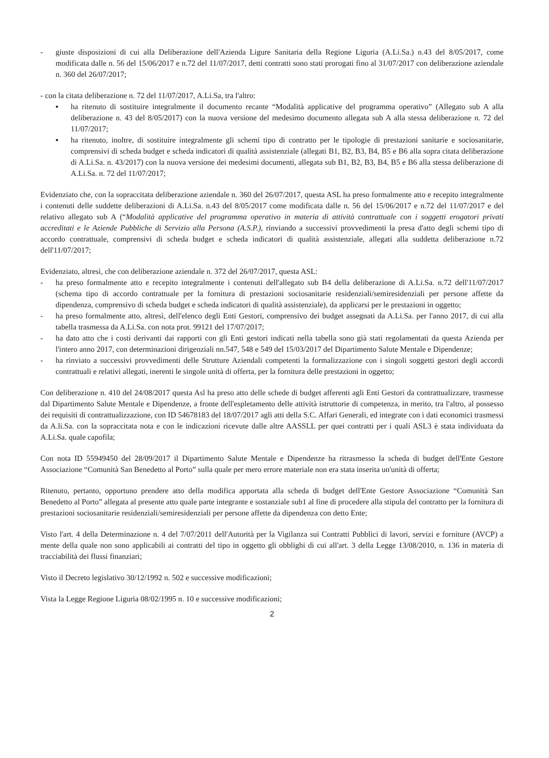- giuste disposizioni di cui alla Deliberazione dell'Azienda Ligure Sanitaria della Regione Liguria (A.Li.Sa.) n.43 del 8/05/2017, come modificata dalle n. 56 del 15/06/2017 e n.72 del 11/07/2017, detti contratti sono stati prorogati fino al 31/07/2017 con deliberazione aziendale n. 360 del 26/07/2017;
- con la citata deliberazione n. 72 del 11/07/2017, A.Li.Sa, tra l'altro:
▪ ha ritenuto di sostituire integralmente il documento recante “Modalità applicative del programma operativo” (Allegato sub A alla deliberazione n. 43 del 8/05/2017) con la nuova versione del medesimo documento allegata sub A alla stessa deliberazione n. 72 del 11/07/2017;
▪ ha ritenuto, inoltre, di sostituire integralmente gli schemi tipo di contratto per le tipologie di prestazioni sanitarie e sociosanitarie, comprensivi di scheda budget e scheda indicatori di qualità assistenziale (allegati B1, B2, B3, B4, B5 e B6 alla sopra citata deliberazione di A.Li.Sa. n. 43/2017) con la nuova versione dei medesimi documenti, allegata sub B1, B2, B3, B4, B5 e B6 alla stessa deliberazione di A.Li.Sa. n. 72 del 11/07/2017;
Evidenziato che, con la sopraccitata deliberazione aziendale n. 360 del 26/07/2017, questa ASL ha preso formalmente atto e recepito integralmente i contenuti delle suddette deliberazioni di A.Li.Sa. n.43 del 8/05/2017 come modificata dalle n. 56 del 15/06/2017 e n.72 del 11/07/2017 e del relativo allegato sub A (“Modalità applicative del programma operativo in materia di attività contrattuale con i soggetti erogatori privati accreditati e le Aziende Pubbliche di Servizio alla Persona (A.S.P.), rinviando a successivi provvedimenti la presa d'atto degli schemi tipo di accordo contrattuale, comprensivi di scheda budget e scheda indicatori di qualità assistenziale, allegati alla suddetta deliberazione n.72 dell'11/07/2017;
Evidenziato, altresì, che con deliberazione aziendale n. 372 del 26/07/2017, questa ASL:
- ha preso formalmente atto e recepito integralmente i contenuti dell'allegato sub B4 della deliberazione di A.Li.Sa. n.72 dell'11/07/2017 (schema tipo di accordo contrattuale per la fornitura di prestazioni sociosanitarie residenziali/semiresidenziali per persone affette da dipendenza, comprensivo di scheda budget e scheda indicatori di qualità assistenziale), da applicarsi per le prestazioni in oggetto;
- ha preso formalmente atto, altresì, dell'elenco degli Enti Gestori, comprensivo dei budget assegnati da A.Li.Sa. per l'anno 2017, di cui alla tabella trasmessa da A.Li.Sa. con nota prot. 99121 del 17/07/2017;
- ha dato atto che i costi derivanti dai rapporti con gli Enti gestori indicati nella tabella sono già stati regolamentati da questa Azienda per l'intero anno 2017, con determinazioni dirigenziali nn.547, 548 e 549 del 15/03/2017 del Dipartimento Salute Mentale e Dipendenze;
- ha rinviato a successivi provvedimenti delle Strutture Aziendali competenti la formalizzazione con i singoli soggetti gestori degli accordi contrattuali e relativi allegati, inerenti le singole unità di offerta, per la fornitura delle prestazioni in oggetto;
Con deliberazione n. 410 del 24/08/2017 questa Asl ha preso atto delle schede di budget afferenti agli Enti Gestori da contrattualizzare, trasmesse dal Dipartimento Salute Mentale e Dipendenze, a fronte dell'espletamento delle attività istruttorie di competenza, in merito, tra l'altro, al possesso dei requisiti di contrattualizzazione, con ID 54678183 del 18/07/2017 agli atti della S.C. Affari Generali, ed integrate con i dati economici trasmessi da A.li.Sa. con la sopraccitata nota e con le indicazioni ricevute dalle altre AASSLL per quei contratti per i quali ASL3 è stata individuata da A.Li.Sa. quale capofila;
Con nota ID 55949450 del 28/09/2017 il Dipartimento Salute Mentale e Dipendenze ha ritrasmesso la scheda di budget dell'Ente Gestore Associazione “Comunità San Benedetto al Porto” sulla quale per mero errore materiale non era stata inserita un'unità di offerta;
Ritenuto, pertanto, opportuno prendere atto della modifica apportata alla scheda di budget dell'Ente Gestore Associazione “Comunità San Benedetto al Porto” allegata al presente atto quale parte integrante e sostanziale sub1 al fine di procedere alla stipula del contratto per la fornitura di prestazioni sociosanitarie residenziali/semiresidenziali per persone affette da dipendenza con detto Ente;
Visto l'art. 4 della Determinazione n. 4 del 7/07/2011 dell'Autorità per la Vigilanza sui Contratti Pubblici di lavori, servizi e forniture (AVCP) a mente della quale non sono applicabili ai contratti del tipo in oggetto gli obblighi di cui all'art. 3 della Legge 13/08/2010, n. 136 in materia di tracciabilità dei flussi finanziari;
Visto il Decreto legislativo 30/12/1992 n. 502 e successive modificazioni;
Vista la Legge Regione Liguria 08/02/1995 n. 10 e successive modificazioni;
2